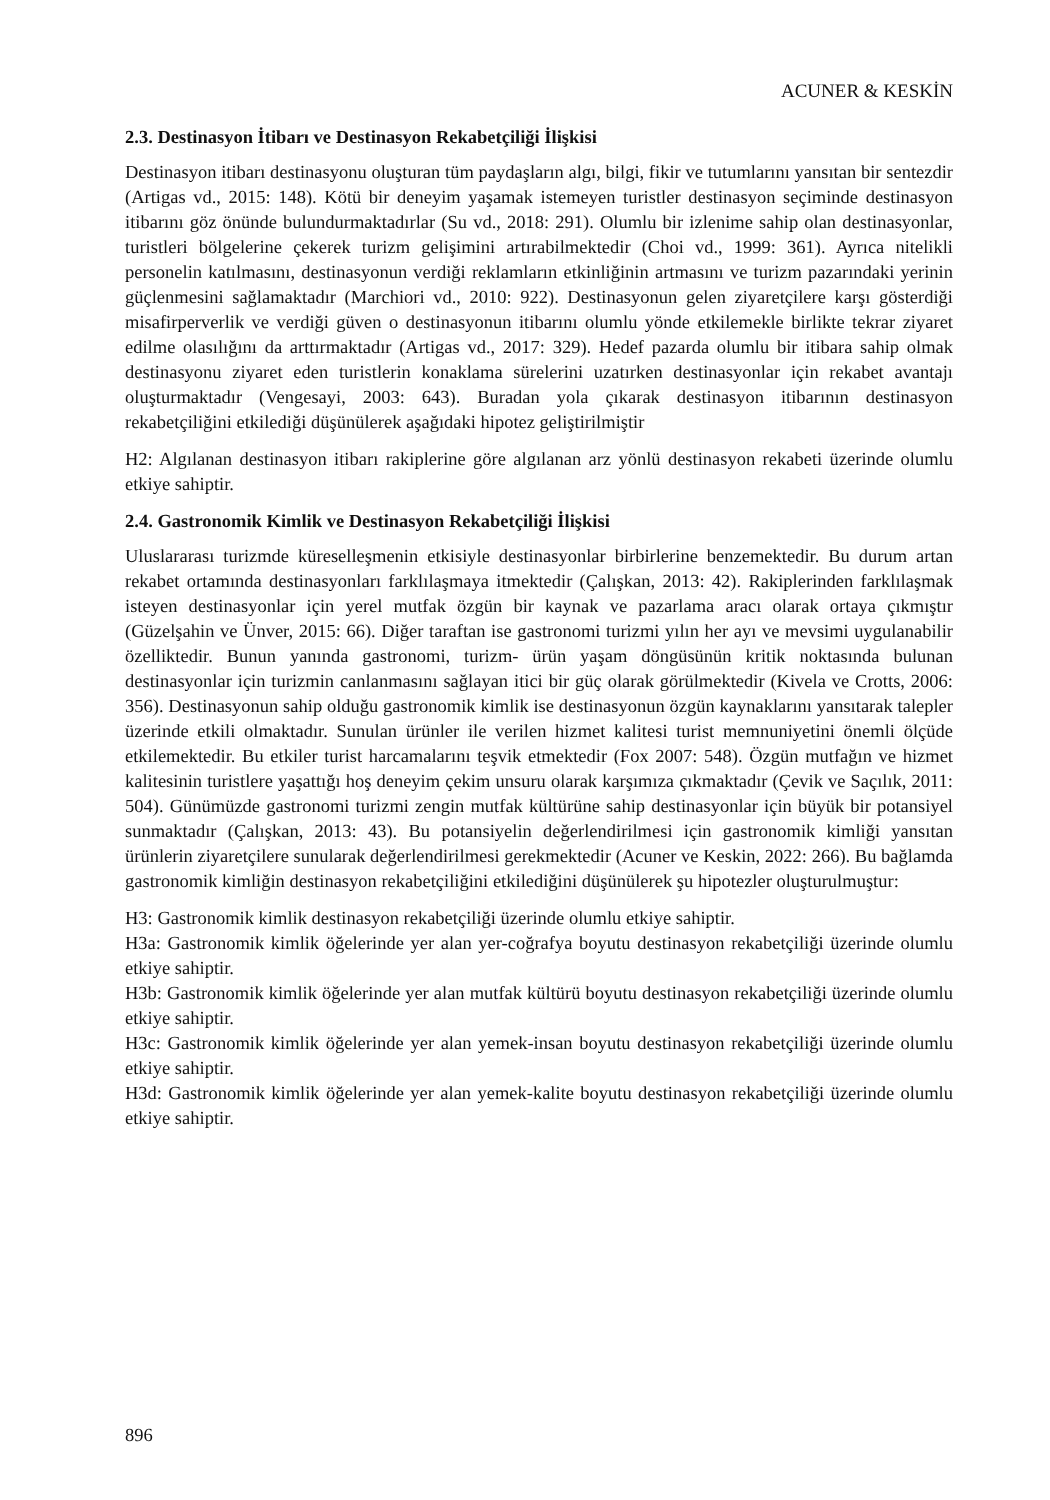ACUNER & KESKİN
2.3. Destinasyon İtibarı ve Destinasyon Rekabetçiliği İlişkisi
Destinasyon itibarı destinasyonu oluşturan tüm paydaşların algı, bilgi, fikir ve tutumlarını yansıtan bir sentezdir (Artigas vd., 2015: 148). Kötü bir deneyim yaşamak istemeyen turistler destinasyon seçiminde destinasyon itibarını göz önünde bulundurmaktadırlar (Su vd., 2018: 291). Olumlu bir izlenime sahip olan destinasyonlar, turistleri bölgelerine çekerek turizm gelişimini artırabilmektedir (Choi vd., 1999: 361). Ayrıca nitelikli personelin katılmasını, destinasyonun verdiği reklamların etkinliğinin artmasını ve turizm pazarındaki yerinin güçlenmesini sağlamaktadır (Marchiori vd., 2010: 922). Destinasyonun gelen ziyaretçilere karşı gösterdiği misafirperverlik ve verdiği güven o destinasyonun itibarını olumlu yönde etkilemekle birlikte tekrar ziyaret edilme olasılığını da arttırmaktadır (Artigas vd., 2017: 329). Hedef pazarda olumlu bir itibara sahip olmak destinasyonu ziyaret eden turistlerin konaklama sürelerini uzatırken destinasyonlar için rekabet avantajı oluşturmaktadır (Vengesayi, 2003: 643). Buradan yola çıkarak destinasyon itibarının destinasyon rekabetçiliğini etkilediği düşünülerek aşağıdaki hipotez geliştirilmiştir
H2: Algılanan destinasyon itibarı rakiplerine göre algılanan arz yönlü destinasyon rekabeti üzerinde olumlu etkiye sahiptir.
2.4. Gastronomik Kimlik ve Destinasyon Rekabetçiliği İlişkisi
Uluslararası turizmde küreselleşmenin etkisiyle destinasyonlar birbirlerine benzemektedir. Bu durum artan rekabet ortamında destinasyonları farklılaşmaya itmektedir (Çalışkan, 2013: 42). Rakiplerinden farklılaşmak isteyen destinasyonlar için yerel mutfak özgün bir kaynak ve pazarlama aracı olarak ortaya çıkmıştır (Güzelşahin ve Ünver, 2015: 66). Diğer taraftan ise gastronomi turizmi yılın her ayı ve mevsimi uygulanabilir özelliktedir. Bunun yanında gastronomi, turizm- ürün yaşam döngüsünün kritik noktasında bulunan destinasyonlar için turizmin canlanmasını sağlayan itici bir güç olarak görülmektedir (Kivela ve Crotts, 2006: 356). Destinasyonun sahip olduğu gastronomik kimlik ise destinasyonun özgün kaynaklarını yansıtarak talepler üzerinde etkili olmaktadır. Sunulan ürünler ile verilen hizmet kalitesi turist memnuniyetini önemli ölçüde etkilemektedir. Bu etkiler turist harcamalarını teşvik etmektedir (Fox 2007: 548). Özgün mutfağın ve hizmet kalitesinin turistlere yaşattığı hoş deneyim çekim unsuru olarak karşımıza çıkmaktadır (Çevik ve Saçılık, 2011: 504). Günümüzde gastronomi turizmi zengin mutfak kültürüne sahip destinasyonlar için büyük bir potansiyel sunmaktadır (Çalışkan, 2013: 43). Bu potansiyelin değerlendirilmesi için gastronomik kimliği yansıtan ürünlerin ziyaretçilere sunularak değerlendirilmesi gerekmektedir (Acuner ve Keskin, 2022: 266). Bu bağlamda gastronomik kimliğin destinasyon rekabetçiliğini etkilediğini düşünülerek şu hipotezler oluşturulmuştur:
H3: Gastronomik kimlik destinasyon rekabetçiliği üzerinde olumlu etkiye sahiptir.
H3a: Gastronomik kimlik öğelerinde yer alan yer-coğrafya boyutu destinasyon rekabetçiliği üzerinde olumlu etkiye sahiptir.
H3b: Gastronomik kimlik öğelerinde yer alan mutfak kültürü boyutu destinasyon rekabetçiliği üzerinde olumlu etkiye sahiptir.
H3c: Gastronomik kimlik öğelerinde yer alan yemek-insan boyutu destinasyon rekabetçiliği üzerinde olumlu etkiye sahiptir.
H3d: Gastronomik kimlik öğelerinde yer alan yemek-kalite boyutu destinasyon rekabetçiliği üzerinde olumlu etkiye sahiptir.
896